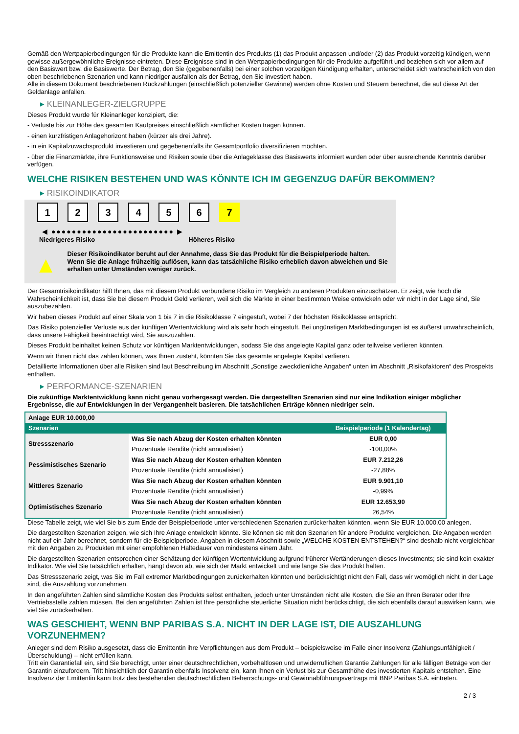Gemäß den Wertpapierbedingungen für die Produkte kann die Emittentin des Produkts (1) das Produkt anpassen und/oder (2) das Produkt vorzeitig kündigen, wenn gewisse außergewöhnliche Ereignisse eintreten. Diese Ereignisse sind in den Wertpapierbedingungen für die Produkte aufgeführt und beziehen sich vor allem auf den Basiswert bzw. die Basiswerte. Der Betrag, den Sie (gegebenenfalls) bei einer solchen vorzeitigen Kündigung erhalten, unterscheidet sich wahrscheinlich von den oben beschriebenen Szenarien und kann niedriger ausfallen als der Betrag, den Sie investiert haben.
Alle in diesem Dokument beschriebenen Rückzahlungen (einschließlich potenzieller Gewinne) werden ohne Kosten und Steuern berechnet, die auf diese Art der Geldanlage anfallen.
▸ KLEINANLEGER-ZIELGRUPPE
Dieses Produkt wurde für Kleinanleger konzipiert, die:
- Verluste bis zur Höhe des gesamten Kaufpreises einschließlich sämtlicher Kosten tragen können.
- einen kurzfristigen Anlagehorizont haben (kürzer als drei Jahre).
- in ein Kapitalzuwachsprodukt investieren und gegebenenfalls ihr Gesamtportfolio diversifizieren möchten.
- über die Finanzmärkte, ihre Funktionsweise und Risiken sowie über die Anlageklasse des Basiswerts informiert wurden oder über ausreichende Kenntnis darüber verfügen.
WELCHE RISIKEN BESTEHEN UND WAS KÖNNTE ICH IM GEGENZUG DAFÜR BEKOMMEN?
▸ RISIKOINDIKATOR
1 2 3 4 5 6 7
◀ ●●●●●●●●●●●●●●●●●●●●●●●● ▶
Niedrigeres Risiko Höheres Risiko
▲
Dieser Risikoindikator beruht auf der Annahme, dass Sie das Produkt für die Beispielperiode halten.
Wenn Sie die Anlage frühzeitig auflösen, kann das tatsächliche Risiko erheblich davon abweichen und Sie erhalten unter Umständen weniger zurück.
Der Gesamtrisikoindikator hilft Ihnen, das mit diesem Produkt verbundene Risiko im Vergleich zu anderen Produkten einzuschätzen. Er zeigt, wie hoch die Wahrscheinlichkeit ist, dass Sie bei diesem Produkt Geld verlieren, weil sich die Märkte in einer bestimmten Weise entwickeln oder wir nicht in der Lage sind, Sie auszubezahlen.
Wir haben dieses Produkt auf einer Skala von 1 bis 7 in die Risikoklasse 7 eingestuft, wobei 7 der höchsten Risikoklasse entspricht.
Das Risiko potenzieller Verluste aus der künftigen Wertentwicklung wird als sehr hoch eingestuft. Bei ungünstigen Marktbedingungen ist es äußerst unwahrscheinlich, dass unsere Fähigkeit beeinträchtigt wird, Sie auszuzahlen.
Dieses Produkt beinhaltet keinen Schutz vor künftigen Marktentwicklungen, sodass Sie das angelegte Kapital ganz oder teilweise verlieren könnten.
Wenn wir Ihnen nicht das zahlen können, was Ihnen zusteht, könnten Sie das gesamte angelegte Kapital verlieren.
Detaillierte Informationen über alle Risiken sind laut Beschreibung im Abschnitt „Sonstige zweckdienliche Angaben“ unten im Abschnitt „Risikofaktoren“ des Prospekts enthalten.
▸ PERFORMANCE-SZENARIEN
Die zukünftige Marktentwicklung kann nicht genau vorhergesagt werden. Die dargestellten Szenarien sind nur eine Indikation einiger möglicher Ergebnisse, die auf Entwicklungen in der Vergangenheit basieren. Die tatsächlichen Erträge können niedriger sein.
| Anlage EUR 10.000,00 | | |
| Szenarien | | Beispielperiode (1 Kalendertag) |
| Stressszenario | Was Sie nach Abzug der Kosten erhalten könnten | EUR 0,00 |
| | Prozentuale Rendite (nicht annualisiert) | -100,00% |
| Pessimistisches Szenario | Was Sie nach Abzug der Kosten erhalten könnten | EUR 7.212,26 |
| | Prozentuale Rendite (nicht annualisiert) | -27,88% |
| Mittleres Szenario | Was Sie nach Abzug der Kosten erhalten könnten | EUR 9.901,10 |
| | Prozentuale Rendite (nicht annualisiert) | -0,99% |
| Optimistisches Szenario | Was Sie nach Abzug der Kosten erhalten könnten | EUR 12.653,90 |
| | Prozentuale Rendite (nicht annualisiert) | 26,54% |
Diese Tabelle zeigt, wie viel Sie bis zum Ende der Beispielperiode unter verschiedenen Szenarien zurückerhalten könnten, wenn Sie EUR 10.000,00 anlegen.
Die dargestellten Szenarien zeigen, wie sich Ihre Anlage entwickeln könnte. Sie können sie mit den Szenarien für andere Produkte vergleichen. Die Angaben werden nicht auf ein Jahr berechnet, sondern für die Beispielperiode. Angaben in diesem Abschnitt sowie „WELCHE KOSTEN ENTSTEHEN?“ sind deshalb nicht vergleichbar mit den Angaben zu Produkten mit einer empfohlenen Haltedauer von mindestens einem Jahr.
Die dargestellten Szenarien entsprechen einer Schätzung der künftigen Wertentwicklung aufgrund früherer Wertänderungen dieses Investments; sie sind kein exakter Indikator. Wie viel Sie tatsächlich erhalten, hängt davon ab, wie sich der Markt entwickelt und wie lange Sie das Produkt halten.
Das Stressszenario zeigt, was Sie im Fall extremer Marktbedingungen zurückerhalten könnten und berücksichtigt nicht den Fall, dass wir womöglich nicht in der Lage sind, die Auszahlung vorzunehmen.
In den angeführten Zahlen sind sämtliche Kosten des Produkts selbst enthalten, jedoch unter Umständen nicht alle Kosten, die Sie an Ihren Berater oder Ihre Vertriebsstelle zahlen müssen. Bei den angeführten Zahlen ist Ihre persönliche steuerliche Situation nicht berücksichtigt, die sich ebenfalls darauf auswirken kann, wie viel Sie zurückerhalten.
WAS GESCHIEHT, WENN BNP PARIBAS S.A. NICHT IN DER LAGE IST, DIE AUSZAHLUNG VORZUNEHMEN?
Anleger sind dem Risiko ausgesetzt, dass die Emittentin ihre Verpflichtungen aus dem Produkt – beispielsweise im Falle einer Insolvenz (Zahlungsunfähigkeit / Überschuldung) – nicht erfüllen kann.
Tritt ein Garantiefall ein, sind Sie berechtigt, unter einer deutschrechtlichen, vorbehaltlosen und unwiderruflichen Garantie Zahlungen für alle fälligen Beträge von der Garantin einzufordern. Tritt hinsichtlich der Garantin ebenfalls Insolvenz ein, kann Ihnen ein Verlust bis zur Gesamthöhe des investierten Kapitals entstehen. Eine Insolvenz der Emittentin kann trotz des bestehenden deutschrechtlichen Beherrschungs- und Gewinnabführungsvertrags mit BNP Paribas S.A. eintreten.
2 / 3